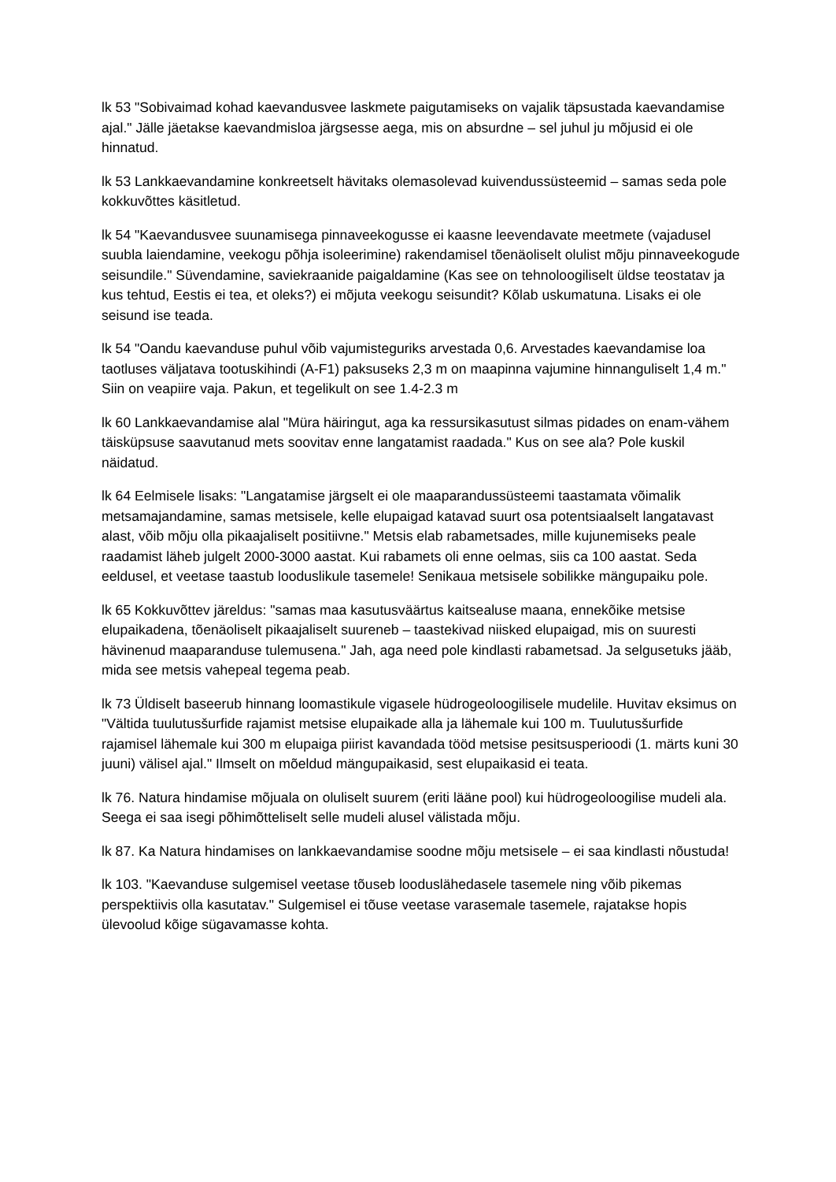lk 53 "Sobivaimad kohad kaevandusvee laskmete paigutamiseks on vajalik täpsustada kaevandamise ajal." Jälle jäetakse kaevandmisloa järgsesse aega, mis on absurdne – sel juhul ju mõjusid ei ole hinnatud.
lk 53 Lankkaevandamine konkreetselt hävitaks olemasolevad kuivendussüsteemid – samas seda pole kokkuvõttes käsitletud.
lk 54 "Kaevandusvee suunamisega pinnaveekogusse ei kaasne leevendavate meetmete (vajadusel suubla laiendamine, veekogu põhja isoleerimine) rakendamisel tõenäoliselt olulist mõju pinnaveekogude seisundile." Süvendamine, saviekraanide paigaldamine (Kas see on tehnoloogiliselt üldse teostatav ja kus tehtud, Eestis ei tea, et oleks?) ei mõjuta veekogu seisundit? Kõlab uskumatuna. Lisaks ei ole seisund ise teada.
lk 54 "Oandu kaevanduse puhul võib vajumisteguriks arvestada 0,6. Arvestades kaevandamise loa taotluses väljatava tootuskihindi (A-F1) paksuseks 2,3 m on maapinna vajumine hinnanguliselt 1,4 m." Siin on veapiire vaja. Pakun, et tegelikult on see 1.4-2.3 m
lk 60 Lankkaevandamise alal "Müra häiringut, aga ka ressursikasutust silmas pidades on enam-vähem täisküpsuse saavutanud mets soovitav enne langatamist raadada." Kus on see ala? Pole kuskil näidatud.
lk 64 Eelmisele lisaks: "Langatamise järgselt ei ole maaparandussüsteemi taastamata võimalik metsamajandamine, samas metsisele, kelle elupaigad katavad suurt osa potentsiaalselt langatavast alast, võib mõju olla pikaajaliselt positiivne." Metsis elab rabametsades, mille kujunemiseks peale raadamist läheb julgelt 2000-3000 aastat. Kui rabamets oli enne oelmas, siis ca 100 aastat. Seda eeldusel, et veetase taastub looduslikule tasemele! Senikaua metsisele sobilikke mängupaiku pole.
lk 65 Kokkuvõttev järeldus: "samas maa kasutusväärtus kaitsealuse maana, ennekõike metsise elupaikadena, tõenäoliselt pikaajaliselt suureneb – taastekivad niisked elupaigad, mis on suuresti hävinenud maaparanduse tulemusena." Jah, aga need pole kindlasti rabametsad. Ja selgusetuks jääb, mida see metsis vahepeal tegema peab.
lk 73 Üldiselt baseerub hinnang loomastikule vigasele hüdrogeoloogilisele mudelile. Huvitav eksimus on "Vältida tuulutusšurfide rajamist metsise elupaikade alla ja lähemale kui 100 m. Tuulutusšurfide rajamisel lähemale kui 300 m elupaiga piirist kavandada tööd metsise pesitsusperioodi (1. märts kuni 30 juuni) välisel ajal." Ilmselt on mõeldud mängupaikasid, sest elupaikasid ei teata.
lk 76. Natura hindamise mõjuala on oluliselt suurem (eriti lääne pool) kui hüdrogeoloogilise mudeli ala. Seega ei saa isegi põhimõtteliselt selle mudeli alusel välistada mõju.
lk 87. Ka Natura hindamises on lankkaevandamise soodne mõju metsisele – ei saa kindlasti nõustuda!
lk 103. "Kaevanduse sulgemisel veetase tõuseb looduslähedasele tasemele ning võib pikemas perspektiivis olla kasutatav." Sulgemisel ei tõuse veetase varasemale tasemele, rajatakse hopis ülevoolud kõige sügavamasse kohta.